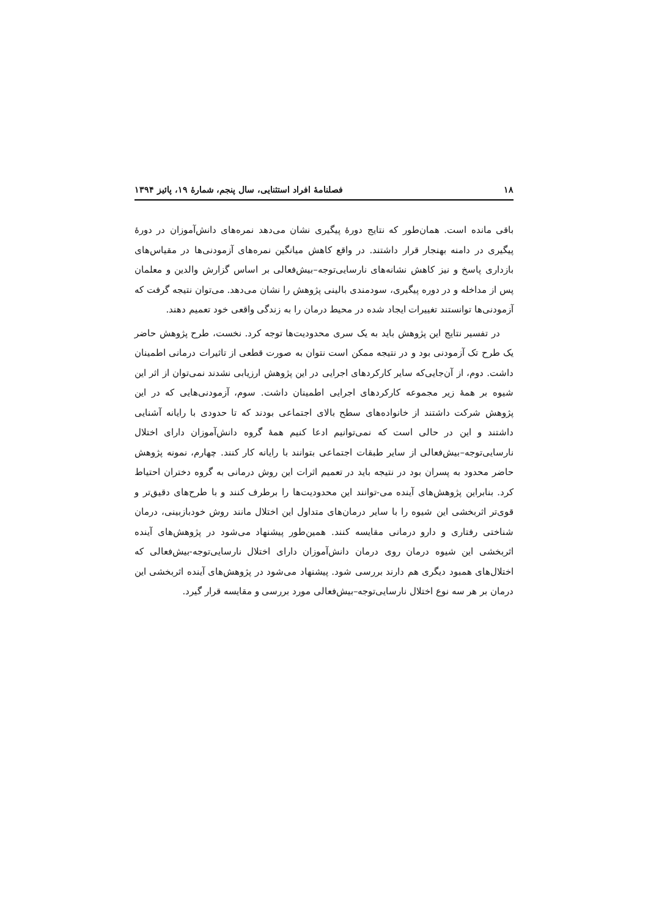۱۸ فصلنامۀ افراد استثنایی، سال پنجم، شمارۀ ۱۹، پائیز ۱۳۹۴
باقی مانده است. همان‌طور که نتایج دورۀ پیگیری نشان می‌دهد نمره‌های دانش‌آموزان در دورۀ پیگیری در دامنه بهنجار قرار داشتند. در واقع کاهش میانگین نمره‌های آزمودنی‌ها در مقیاس‌های بازداری پاسخ و نیز کاهش نشانه‌های نارسایی‌توجه–بیش‌فعالی بر اساس گزارش والدین و معلمان پس از مداخله و در دوره پیگیری، سودمندی بالینی پژوهش را نشان می‌دهد. می‌توان نتیجه گرفت که آزمودنی‌ها توانستند تغییرات ایجاد شده در محیط درمان را به زندگی واقعی خود تعمیم دهند.
در تفسیر نتایج این پژوهش باید به یک سری محدودیت‌ها توجه کرد. نخست، طرح پژوهش حاضر یک طرح تک آزمودنی بود و در نتیجه ممکن است نتوان به صورت قطعی از تاثیرات درمانی اطمینان داشت. دوم، از آن‌جایی‌که سایر کارکردهای اجرایی در این پژوهش ارزیابی نشدند نمی‌توان از اثر این شیوه بر همۀ زیر مجموعه کارکردهای اجرایی اطمینان داشت. سوم، آزمودنی‌هایی که در این پژوهش شرکت داشتند از خانواده‌های سطح بالای اجتماعی بودند که تا حدودی با رایانه آشنایی داشتند و این در حالی است که نمی‌توانیم ادعا کنیم همۀ گروه دانش‌آموزان دارای اختلال نارسایی‌توجه–بیش‌فعالی از سایر طبقات اجتماعی بتوانند با رایانه کار کنند. چهارم، نمونه پژوهش حاضر محدود به پسران بود در نتیجه باید در تعمیم اثرات این روش درمانی به گروه دختران احتیاط کرد. بنابراین پژوهش‌های آینده می-توانند این محدودیت‌ها را برطرف کنند و با طرح‌های دقیق‌تر و قوی‌تر اثربخشی این شیوه را با سایر درمان‌های متداول این اختلال مانند روش خودبازبینی، درمان شناختی رفتاری و دارو درمانی مقایسه کنند. همین‌طور پیشنهاد می‌شود در پژوهش‌های آینده اثربخشی این شیوه درمان روی درمان دانش‌آموزان دارای اختلال نارسایی‌توجه-بیش‌فعالی که اختلال‌های همبود دیگری هم دارند بررسی شود. پیشنهاد می‌شود در پژوهش‌های آینده اثربخشی این درمان بر هر سه نوع اختلال نارسایی‌توجه–بیش‌فعالی مورد بررسی و مقایسه قرار گیرد.